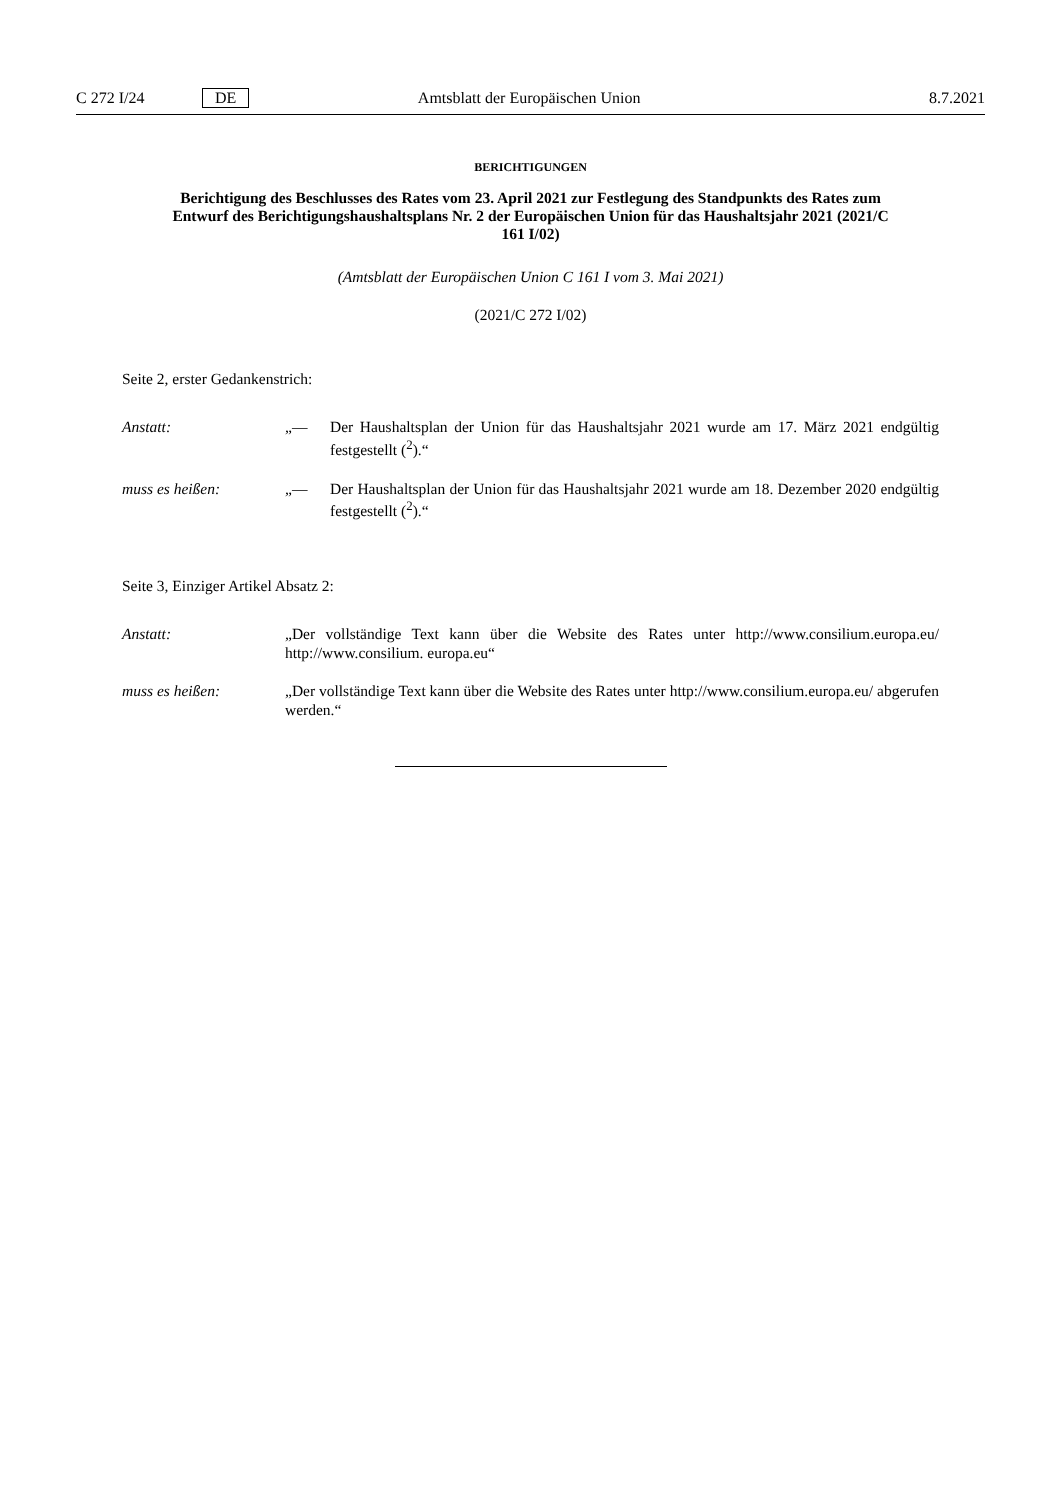C 272 I/24 DE Amtsblatt der Europäischen Union 8.7.2021
BERICHTIGUNGEN
Berichtigung des Beschlusses des Rates vom 23. April 2021 zur Festlegung des Standpunkts des Rates zum Entwurf des Berichtigungshaushaltsplans Nr. 2 der Europäischen Union für das Haushaltsjahr 2021 (2021/C 161 I/02)
(Amtsblatt der Europäischen Union C 161 I vom 3. Mai 2021)
(2021/C 272 I/02)
Seite 2, erster Gedankenstrich:
Anstatt: „— Der Haushaltsplan der Union für das Haushaltsjahr 2021 wurde am 17. März 2021 endgültig festgestellt (<sup>2</sup>).“
muss es heißen: „— Der Haushaltsplan der Union für das Haushaltsjahr 2021 wurde am 18. Dezember 2020 endgültig festgestellt (<sup>2</sup>).“
Seite 3, Einziger Artikel Absatz 2:
Anstatt: „Der vollständige Text kann über die Website des Rates unter http://www.consilium.europa.eu/ http://www.consilium. europa.eu“
muss es heißen: „Der vollständige Text kann über die Website des Rates unter http://www.consilium.europa.eu/ abgerufen werden.“